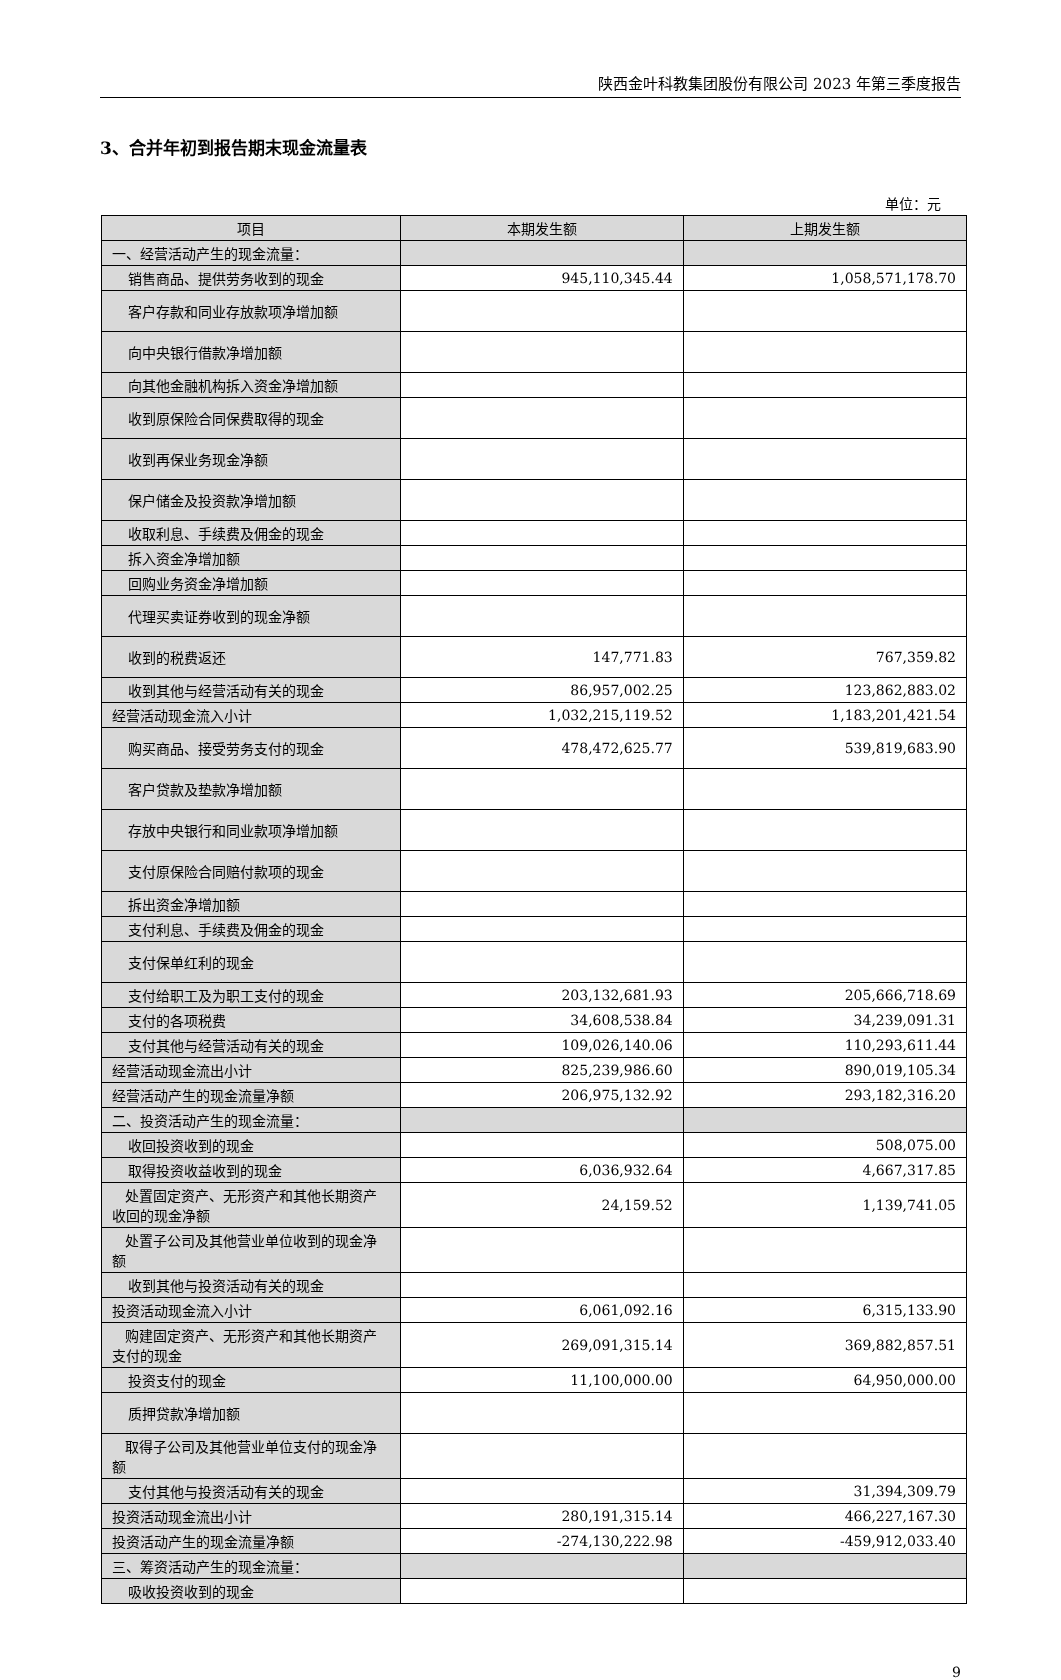陕西金叶科教集团股份有限公司 2023 年第三季度报告
3、合并年初到报告期末现金流量表
单位：元
| 项目 | 本期发生额 | 上期发生额 |
| --- | --- | --- |
| 一、经营活动产生的现金流量： | | |
| 销售商品、提供劳务收到的现金 | 945,110,345.44 | 1,058,571,178.70 |
| 客户存款和同业存放款项净增加额 | | |
| 向中央银行借款净增加额 | | |
| 向其他金融机构拆入资金净增加额 | | |
| 收到原保险合同保费取得的现金 | | |
| 收到再保业务现金净额 | | |
| 保户储金及投资款净增加额 | | |
| 收取利息、手续费及佣金的现金 | | |
| 拆入资金净增加额 | | |
| 回购业务资金净增加额 | | |
| 代理买卖证券收到的现金净额 | | |
| 收到的税费返还 | 147,771.83 | 767,359.82 |
| 收到其他与经营活动有关的现金 | 86,957,002.25 | 123,862,883.02 |
| 经营活动现金流入小计 | 1,032,215,119.52 | 1,183,201,421.54 |
| 购买商品、接受劳务支付的现金 | 478,472,625.77 | 539,819,683.90 |
| 客户贷款及垫款净增加额 | | |
| 存放中央银行和同业款项净增加额 | | |
| 支付原保险合同赔付款项的现金 | | |
| 拆出资金净增加额 | | |
| 支付利息、手续费及佣金的现金 | | |
| 支付保单红利的现金 | | |
| 支付给职工及为职工支付的现金 | 203,132,681.93 | 205,666,718.69 |
| 支付的各项税费 | 34,608,538.84 | 34,239,091.31 |
| 支付其他与经营活动有关的现金 | 109,026,140.06 | 110,293,611.44 |
| 经营活动现金流出小计 | 825,239,986.60 | 890,019,105.34 |
| 经营活动产生的现金流量净额 | 206,975,132.92 | 293,182,316.20 |
| 二、投资活动产生的现金流量： | | |
| 收回投资收到的现金 | | 508,075.00 |
| 取得投资收益收到的现金 | 6,036,932.64 | 4,667,317.85 |
| 处置固定资产、无形资产和其他长期资产收回的现金净额 | 24,159.52 | 1,139,741.05 |
| 处置子公司及其他营业单位收到的现金净额 | | |
| 收到其他与投资活动有关的现金 | | |
| 投资活动现金流入小计 | 6,061,092.16 | 6,315,133.90 |
| 购建固定资产、无形资产和其他长期资产支付的现金 | 269,091,315.14 | 369,882,857.51 |
| 投资支付的现金 | 11,100,000.00 | 64,950,000.00 |
| 质押贷款净增加额 | | |
| 取得子公司及其他营业单位支付的现金净额 | | |
| 支付其他与投资活动有关的现金 | | 31,394,309.79 |
| 投资活动现金流出小计 | 280,191,315.14 | 466,227,167.30 |
| 投资活动产生的现金流量净额 | -274,130,222.98 | -459,912,033.40 |
| 三、筹资活动产生的现金流量： | | |
| 吸收投资收到的现金 | | |
9